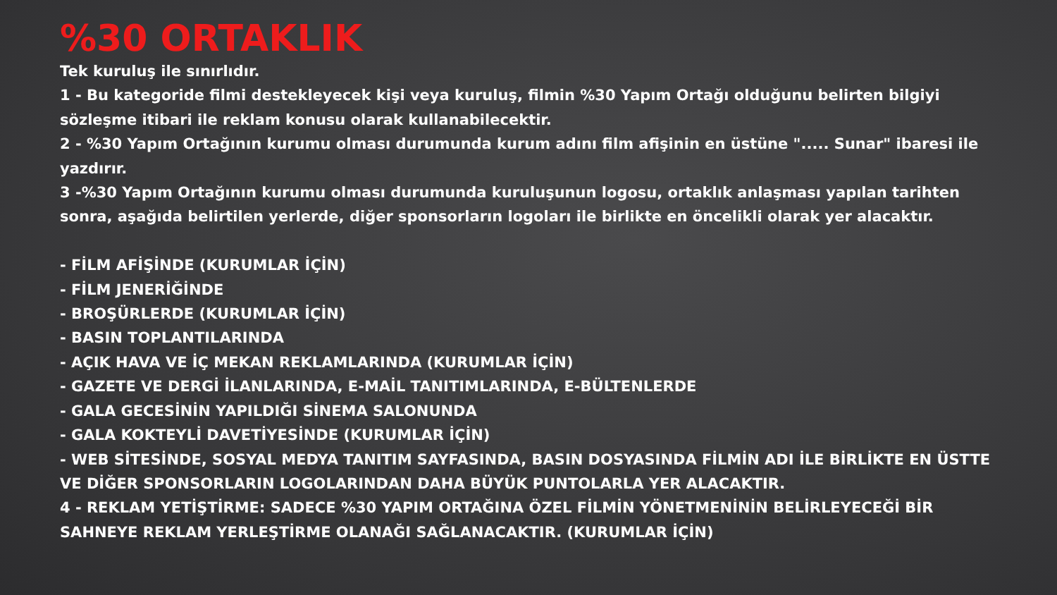%30 ORTAKLIK
Tek kuruluş ile sınırlıdır.
1 - Bu kategoride filmi destekleyecek kişi veya kuruluş, filmin %30 Yapım Ortağı olduğunu belirten bilgiyi sözleşme itibari ile reklam konusu olarak kullanabilecektir.
2 - %30 Yapım Ortağının kurumu olması durumunda kurum adını film afişinin en üstüne "..... Sunar" ibaresi ile yazdırır.
3 -%30 Yapım Ortağının kurumu olması durumunda kuruluşunun logosu, ortaklık anlaşması yapılan tarihten sonra, aşağıda belirtilen yerlerde, diğer sponsorların logoları ile birlikte en öncelikli olarak yer alacaktır.
- FİLM AFİŞİNDE (KURUMLAR İÇİN)
- FİLM JENERİĞİNDE
- BROŞÜRLERDE (KURUMLAR İÇİN)
- BASIN TOPLANTILARINDA
- AÇIK HAVA VE İÇ MEKAN REKLAMLARINDA (KURUMLAR İÇİN)
- GAZETE VE DERGİ İLANLARINDA, E-MAİL TANITIMLARINDA, E-BÜLTENLERDE
- GALA GECESİNİN YAPILDIĞI SİNEMA SALONUNDA
- GALA KOKTEYLİ DAVETİYESİNDE (KURUMLAR İÇİN)
- WEB SİTESİNDE, SOSYAL MEDYA TANITIM SAYFASINDA, BASIN DOSYASINDA FİLMİN ADI İLE BİRLİKTE EN ÜSTTE VE DİĞER SPONSORLARIN LOGOLARINDAN DAHA BÜYÜK PUNTOLARLA YER ALACAKTIR.
4 - REKLAM YETİŞTİRME: SADECE %30 YAPIM ORTAĞINA ÖZEL FİLMİN YÖNETMENİNİN BELİRLEYECEĞİ BİR SAHNEYE REKLAM YERLEŞTİRME OLANAĞI SAĞLANACAKTIR. (KURUMLAR İÇİN)